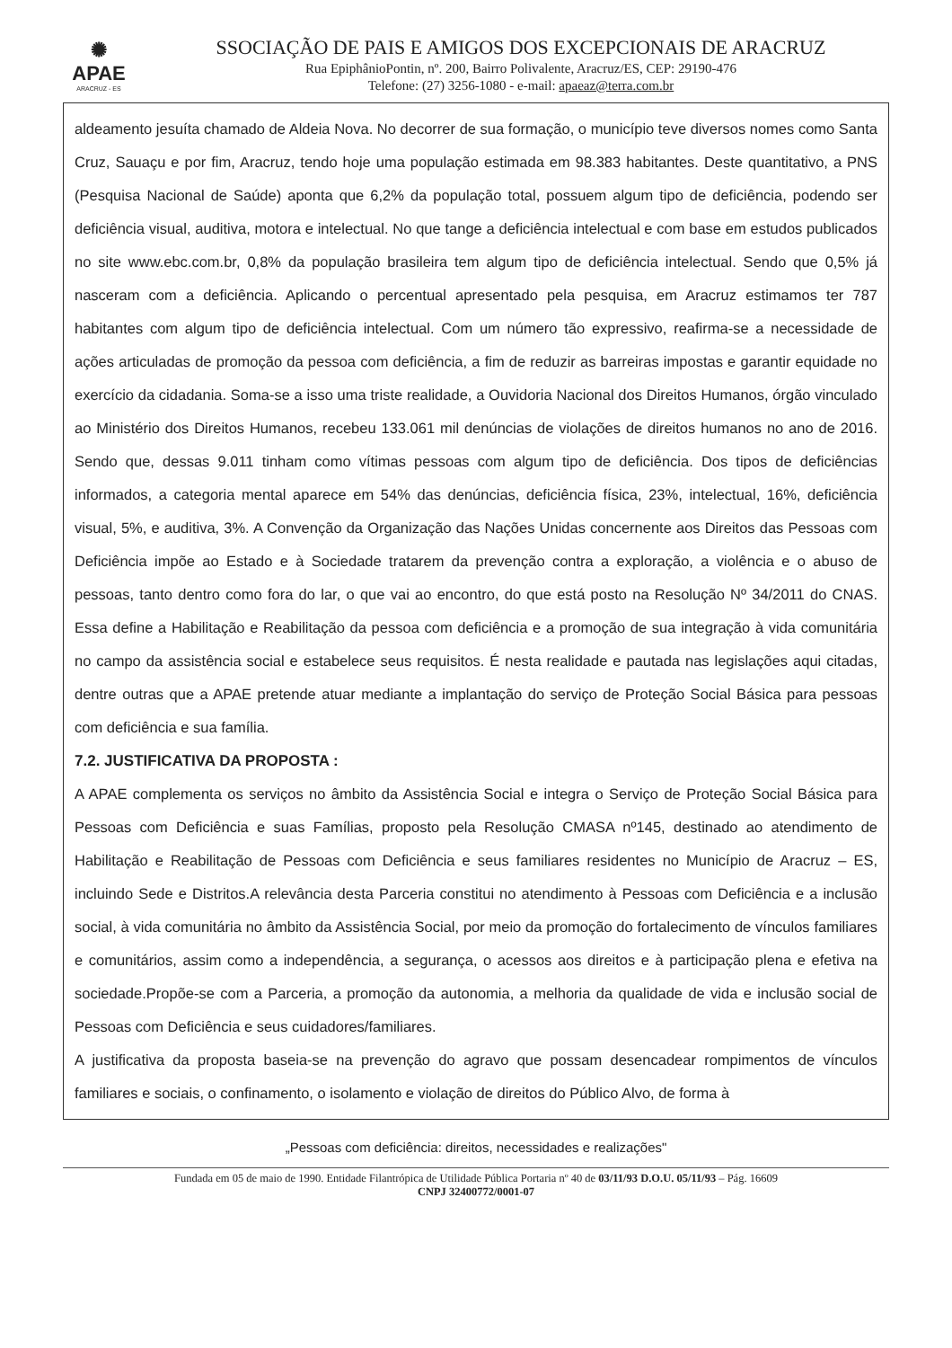✺
APAE
ARACRUZ - ES
SSOCIAÇÃO DE PAIS E AMIGOS DOS EXCEPCIONAIS DE ARACRUZ
Rua EpiphânioPontin, nº. 200, Bairro Polivalente, Aracruz/ES, CEP: 29190-476
Telefone: (27) 3256-1080 - e-mail: apaeaz@terra.com.br
aldeamento jesuíta chamado de Aldeia Nova. No decorrer de sua formação, o município teve diversos nomes como Santa Cruz, Sauaçu e por fim, Aracruz, tendo hoje uma população estimada em 98.383 habitantes. Deste quantitativo, a PNS (Pesquisa Nacional de Saúde) aponta que 6,2% da população total, possuem algum tipo de deficiência, podendo ser deficiência visual, auditiva, motora e intelectual. No que tange a deficiência intelectual e com base em estudos publicados no site www.ebc.com.br, 0,8% da população brasileira tem algum tipo de deficiência intelectual. Sendo que 0,5% já nasceram com a deficiência. Aplicando o percentual apresentado pela pesquisa, em Aracruz estimamos ter 787 habitantes com algum tipo de deficiência intelectual. Com um número tão expressivo, reafirma-se a necessidade de ações articuladas de promoção da pessoa com deficiência, a fim de reduzir as barreiras impostas e garantir equidade no exercício da cidadania. Soma-se a isso uma triste realidade, a Ouvidoria Nacional dos Direitos Humanos, órgão vinculado ao Ministério dos Direitos Humanos, recebeu 133.061 mil denúncias de violações de direitos humanos no ano de 2016. Sendo que, dessas 9.011 tinham como vítimas pessoas com algum tipo de deficiência. Dos tipos de deficiências informados, a categoria mental aparece em 54% das denúncias, deficiência física, 23%, intelectual, 16%, deficiência visual, 5%, e auditiva, 3%. A Convenção da Organização das Nações Unidas concernente aos Direitos das Pessoas com Deficiência impõe ao Estado e à Sociedade tratarem da prevenção contra a exploração, a violência e o abuso de pessoas, tanto dentro como fora do lar, o que vai ao encontro, do que está posto na Resolução Nº 34/2011 do CNAS. Essa define a Habilitação e Reabilitação da pessoa com deficiência e a promoção de sua integração à vida comunitária no campo da assistência social e estabelece seus requisitos. É nesta realidade e pautada nas legislações aqui citadas, dentre outras que a APAE pretende atuar mediante a implantação do serviço de Proteção Social Básica para pessoas com deficiência e sua família.
7.2. JUSTIFICATIVA DA PROPOSTA :
A APAE complementa os serviços no âmbito da Assistência Social e integra o Serviço de Proteção Social Básica para Pessoas com Deficiência e suas Famílias, proposto pela Resolução CMASA nº145, destinado ao atendimento de Habilitação e Reabilitação de Pessoas com Deficiência e seus familiares residentes no Município de Aracruz – ES, incluindo Sede e Distritos.A relevância desta Parceria constitui no atendimento à Pessoas com Deficiência e a inclusão social, à vida comunitária no âmbito da Assistência Social, por meio da promoção do fortalecimento de vínculos familiares e comunitários, assim como a independência, a segurança, o acessos aos direitos e à participação plena e efetiva na sociedade.Propõe-se com a Parceria, a promoção da autonomia, a melhoria da qualidade de vida e inclusão social de Pessoas com Deficiência e seus cuidadores/familiares.
A justificativa da proposta baseia-se na prevenção do agravo que possam desencadear rompimentos de vínculos familiares e sociais, o confinamento, o isolamento e violação de direitos do Público Alvo, de forma à
„Pessoas com deficiência: direitos, necessidades e realizações"
Fundada em 05 de maio de 1990. Entidade Filantrópica de Utilidade Pública Portaria nº 40 de 03/11/93 D.O.U. 05/11/93 – Pág. 16609
CNPJ 32400772/0001-07